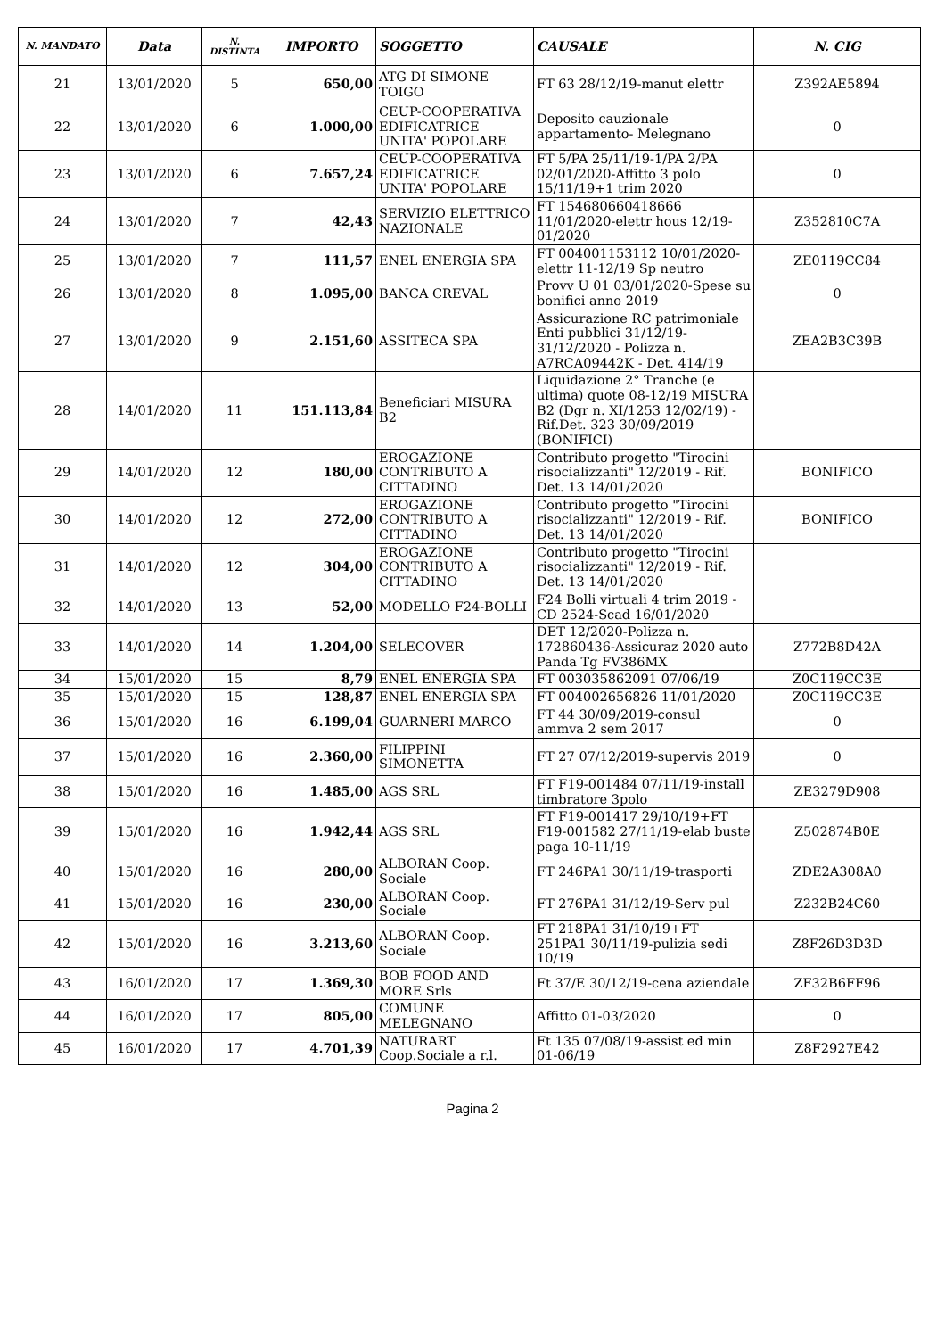| N. MANDATO | Data | N. DISTINTA | IMPORTO | SOGGETTO | CAUSALE | N. CIG |
| --- | --- | --- | --- | --- | --- | --- |
| 21 | 13/01/2020 | 5 | 650,00 | ATG DI SIMONE TOIGO | FT 63 28/12/19-manut elettr | Z392AE5894 |
| 22 | 13/01/2020 | 6 | 1.000,00 | CEUP-COOPERATIVA EDIFICATRICE UNITA' POPOLARE | Deposito cauzionale appartamento- Melegnano | 0 |
| 23 | 13/01/2020 | 6 | 7.657,24 | CEUP-COOPERATIVA EDIFICATRICE UNITA' POPOLARE | FT 5/PA 25/11/19-1/PA 2/PA 02/01/2020-Affitto 3 polo 15/11/19+1 trim 2020 | 0 |
| 24 | 13/01/2020 | 7 | 42,43 | SERVIZIO ELETTRICO NAZIONALE | FT 154680660418666 11/01/2020-elettr hous 12/19-01/2020 | Z352810C7A |
| 25 | 13/01/2020 | 7 | 111,57 | ENEL ENERGIA SPA | FT 004001153112 10/01/2020-elettr 11-12/19 Sp neutro | ZE0119CC84 |
| 26 | 13/01/2020 | 8 | 1.095,00 | BANCA CREVAL | Provv U 01 03/01/2020-Spese su bonifici anno 2019 | 0 |
| 27 | 13/01/2020 | 9 | 2.151,60 | ASSITECA SPA | Assicurazione RC patrimoniale Enti pubblici 31/12/19-31/12/2020 - Polizza n. A7RCA09442K - Det. 414/19 | ZEA2B3C39B |
| 28 | 14/01/2020 | 11 | 151.113,84 | Beneficiari MISURA B2 | Liquidazione 2° Tranche (e ultima) quote 08-12/19 MISURA B2 (Dgr n. XI/1253 12/02/19) - Rif.Det. 323 30/09/2019 (BONIFICI) | |
| 29 | 14/01/2020 | 12 | 180,00 | EROGAZIONE CONTRIBUTO A CITTADINO | Contributo progetto "Tirocini risocializzanti" 12/2019 - Rif. Det. 13 14/01/2020 | BONIFICO |
| 30 | 14/01/2020 | 12 | 272,00 | EROGAZIONE CONTRIBUTO A CITTADINO | Contributo progetto "Tirocini risocializzanti" 12/2019 - Rif. Det. 13 14/01/2020 | BONIFICO |
| 31 | 14/01/2020 | 12 | 304,00 | EROGAZIONE CONTRIBUTO A CITTADINO | Contributo progetto "Tirocini risocializzanti" 12/2019 - Rif. Det. 13 14/01/2020 | |
| 32 | 14/01/2020 | 13 | 52,00 | MODELLO F24-BOLLI | F24 Bolli virtuali 4 trim 2019 - CD 2524-Scad 16/01/2020 | |
| 33 | 14/01/2020 | 14 | 1.204,00 | SELECOVER | DET 12/2020-Polizza n. 172860436-Assicuraz 2020 auto Panda Tg FV386MX | Z772B8D42A |
| 34 | 15/01/2020 | 15 | 8,79 | ENEL ENERGIA SPA | FT 003035862091 07/06/19 | Z0C119CC3E |
| 35 | 15/01/2020 | 15 | 128,87 | ENEL ENERGIA SPA | FT 004002656826 11/01/2020 | Z0C119CC3E |
| 36 | 15/01/2020 | 16 | 6.199,04 | GUARNERI MARCO | FT 44 30/09/2019-consul ammva 2 sem 2017 | 0 |
| 37 | 15/01/2020 | 16 | 2.360,00 | FILIPPINI SIMONETTA | FT 27 07/12/2019-supervis 2019 | 0 |
| 38 | 15/01/2020 | 16 | 1.485,00 | AGS SRL | FT F19-001484 07/11/19-install timbratore 3polo | ZE3279D908 |
| 39 | 15/01/2020 | 16 | 1.942,44 | AGS SRL | FT F19-001417 29/10/19+FT F19-001582 27/11/19-elab buste paga 10-11/19 | Z502874B0E |
| 40 | 15/01/2020 | 16 | 280,00 | ALBORAN Coop. Sociale | FT 246PA1 30/11/19-trasporti | ZDE2A308A0 |
| 41 | 15/01/2020 | 16 | 230,00 | ALBORAN Coop. Sociale | FT 276PA1 31/12/19-Serv pul | Z232B24C60 |
| 42 | 15/01/2020 | 16 | 3.213,60 | ALBORAN Coop. Sociale | FT 218PA1 31/10/19+FT 251PA1 30/11/19-pulizia sedi 10/19 | Z8F26D3D3D |
| 43 | 16/01/2020 | 17 | 1.369,30 | BOB FOOD AND MORE Srls | Ft 37/E 30/12/19-cena aziendale | ZF32B6FF96 |
| 44 | 16/01/2020 | 17 | 805,00 | COMUNE MELEGNANO | Affitto 01-03/2020 | 0 |
| 45 | 16/01/2020 | 17 | 4.701,39 | NATURART Coop.Sociale a r.l. | Ft 135 07/08/19-assist ed min 01-06/19 | Z8F2927E42 |
Pagina 2